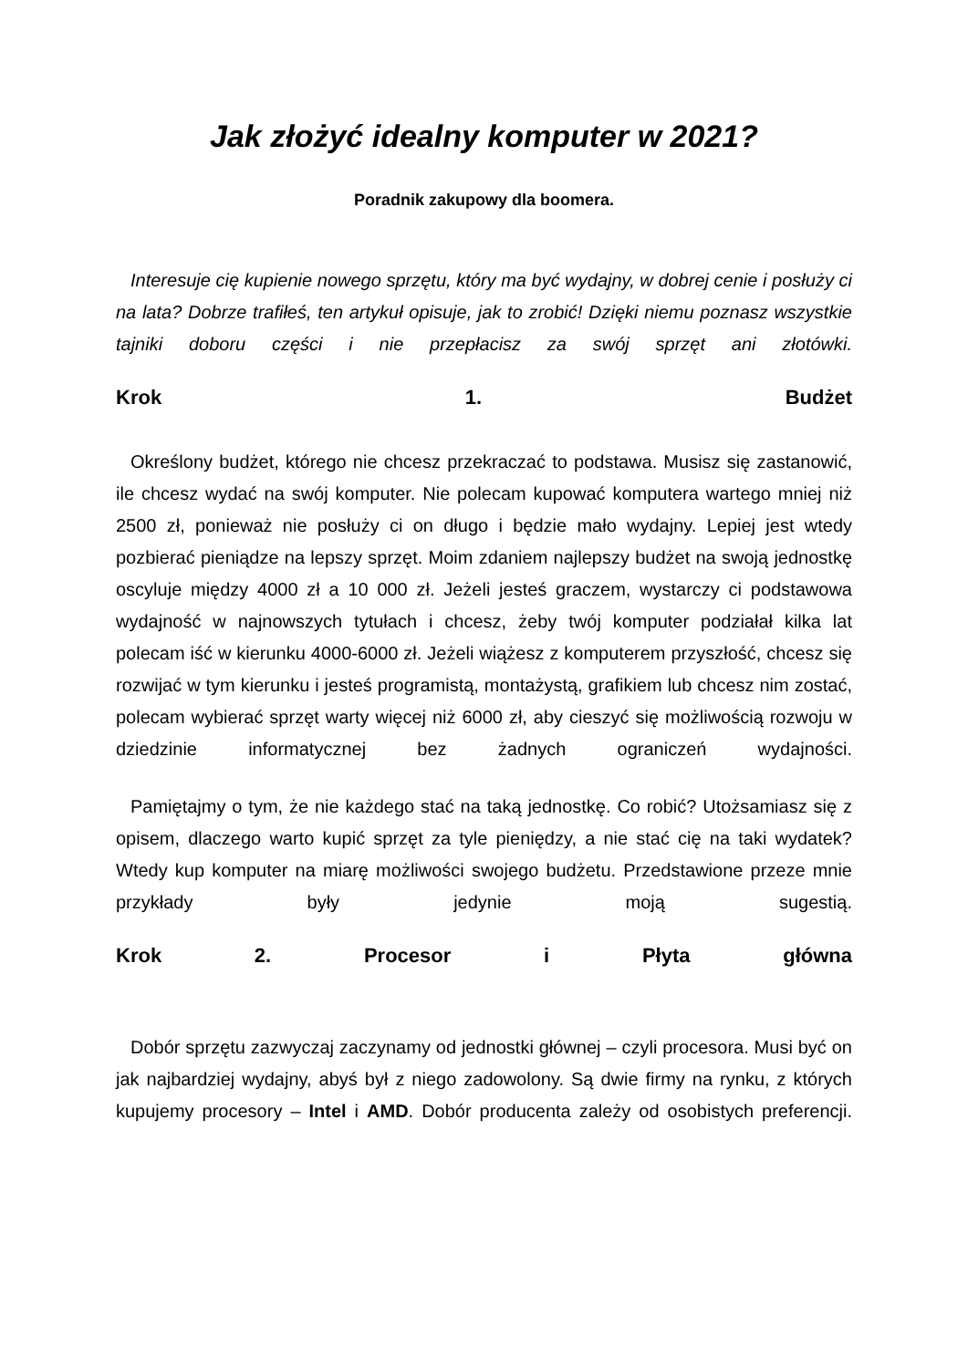Jak złożyć idealny komputer w 2021?
Poradnik zakupowy dla boomera.
Interesuje cię kupienie nowego sprzętu, który ma być wydajny, w dobrej cenie i posłuży ci na lata? Dobrze trafiłeś, ten artykuł opisuje, jak to zrobić! Dzięki niemu poznasz wszystkie tajniki doboru części i nie przepłacisz za swój sprzęt ani złotówki.
Krok 1. Budżet
Określony budżet, którego nie chcesz przekraczać to podstawa. Musisz się zastanowić, ile chcesz wydać na swój komputer. Nie polecam kupować komputera wartego mniej niż 2500 zł, ponieważ nie posłuży ci on długo i będzie mało wydajny. Lepiej jest wtedy pozbierać pieniądze na lepszy sprzęt. Moim zdaniem najlepszy budżet na swoją jednostkę oscyluje między 4000 zł a 10 000 zł. Jeżeli jesteś graczem, wystarczy ci podstawowa wydajność w najnowszych tytułach i chcesz, żeby twój komputer podziałał kilka lat polecam iść w kierunku 4000-6000 zł. Jeżeli wiążesz z komputerem przyszłość, chcesz się rozwijać w tym kierunku i jesteś programistą, montażystą, grafikiem lub chcesz nim zostać, polecam wybierać sprzęt warty więcej niż 6000 zł, aby cieszyć się możliwością rozwoju w dziedzinie informatycznej bez żadnych ograniczeń wydajności.
Pamiętajmy o tym, że nie każdego stać na taką jednostkę. Co robić? Utożsamiasz się z opisem, dlaczego warto kupić sprzęt za tyle pieniędzy, a nie stać cię na taki wydatek? Wtedy kup komputer na miarę możliwości swojego budżetu. Przedstawione przeze mnie przykłady były jedynie moją sugestią.
Krok 2. Procesor i Płyta główna
Dobór sprzętu zazwyczaj zaczynamy od jednostki głównej – czyli procesora. Musi być on jak najbardziej wydajny, abyś był z niego zadowolony. Są dwie firmy na rynku, z których kupujemy procesory – Intel i AMD. Dobór producenta zależy od osobistych preferencji.